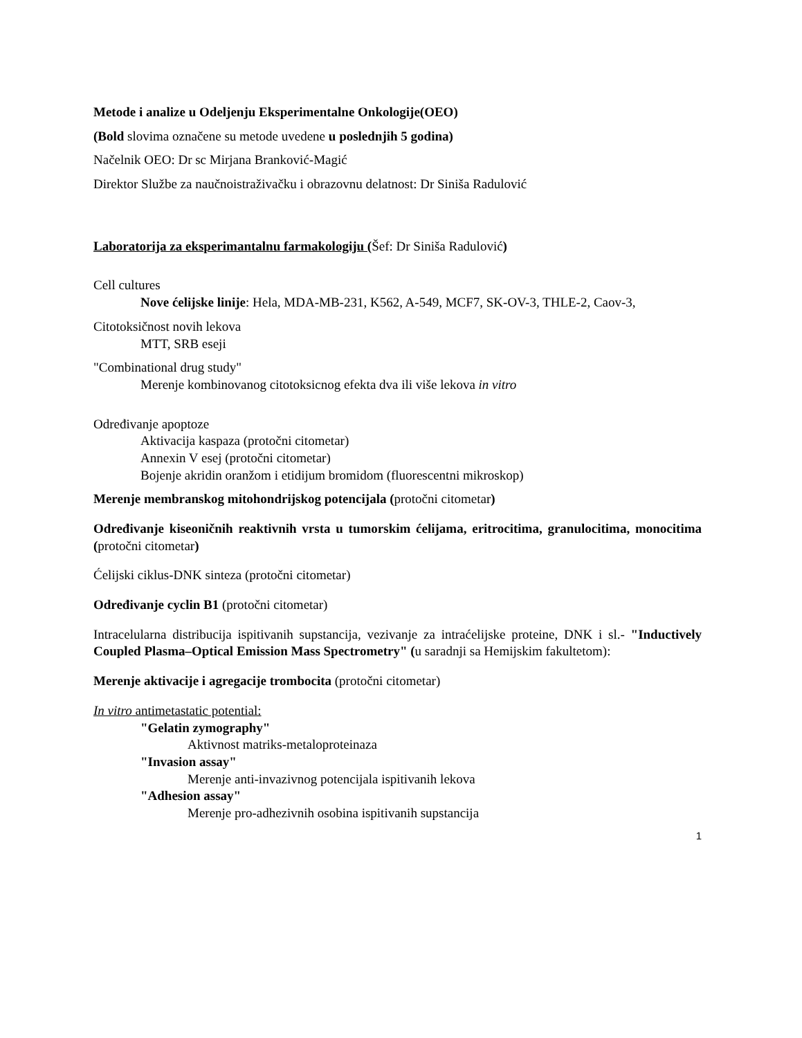Metode i analize u Odeljenju Eksperimentalne Onkologije(OEO)
(Bold slovima označene su metode uvedene u poslednjih 5 godina)
Načelnik OEO: Dr sc Mirjana Branković-Magić
Direktor Službe za naučnoistraživačku i obrazovnu delatnost: Dr Siniša Radulović
Laboratorija za eksperimantalnu farmakologiju (Šef: Dr Siniša Radulović)
Cell cultures
Nove ćelijske linije: Hela, MDA-MB-231, K562, A-549, MCF7, SK-OV-3, THLE-2, Caov-3,
Citotoksičnost novih lekova
MTT, SRB eseji
"Combinational drug study"
Merenje kombinovanog citotoksicnog efekta dva ili više lekova in vitro
Određivanje apoptoze
Aktivacija kaspaza (protočni citometar)
Annexin V esej (protočni citometar)
Bojenje akridin oranžom i etidijum bromidom (fluorescentni mikroskop)
Merenje membranskog mitohondrijskog potencijala (protočni citometar)
Određivanje kiseoničnih reaktivnih vrsta u tumorskim ćelijama, eritrocitima, granulocitima, monocitima (protočni citometar)
Ćelijski ciklus-DNK sinteza (protočni citometar)
Određivanje cyclin B1 (protočni citometar)
Intracelularna distribucija ispitivanih supstancija, vezivanje za intraćelijske proteine, DNK i sl.- "Inductively Coupled Plasma–Optical Emission Mass Spectrometry" (u saradnji sa Hemijskim fakultetom):
Merenje aktivacije i agregacije trombocita (protočni citometar)
In vitro antimetastatic potential:
"Gelatin zymography"
Aktivnost matriks-metaloproteinaza
"Invasion assay"
Merenje anti-invazivnog potencijala ispitivanih lekova
"Adhesion assay"
Merenje pro-adhezivnih osobina ispitivanih supstancija
1